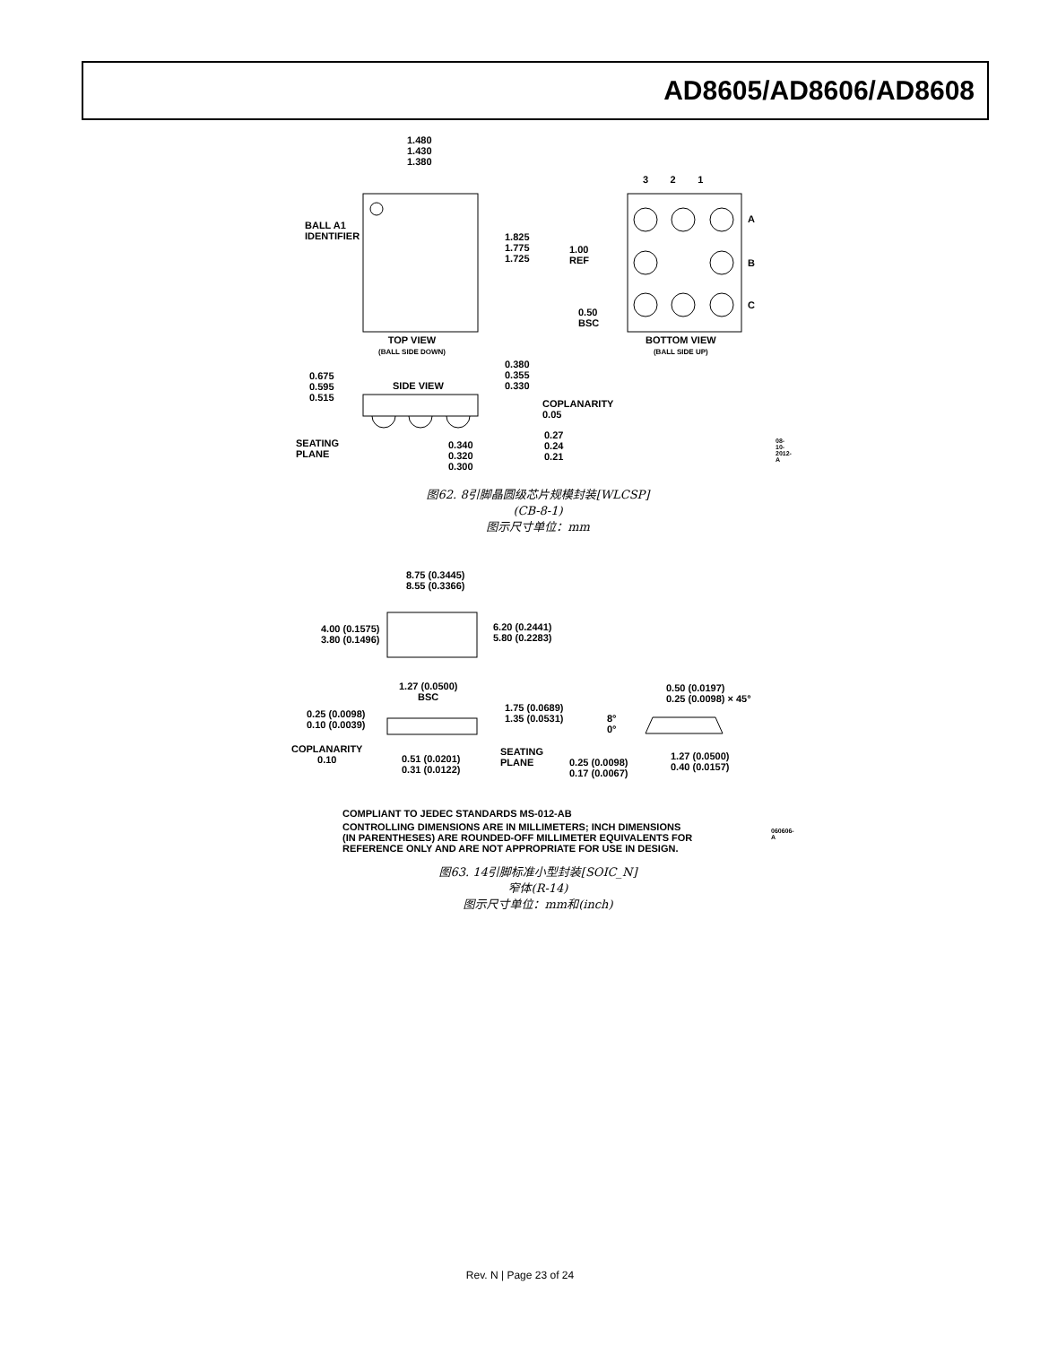AD8605/AD8606/AD8608
1.480
1.430
1.380
BALL A1
IDENTIFIER
1.825
1.775
1.725
1.00
REF
0.50
BSC
3 2 1
A
B
C
TOP VIEW
(BALL SIDE DOWN)
BOTTOM VIEW
(BALL SIDE UP)
0.675
0.595
0.515
SIDE VIEW
0.380
0.355
0.330
COPLANARITY
0.05
SEATING
PLANE
0.340
0.320
0.300
0.27
0.24
0.21
08-10-2012-A
图62. 8引脚晶圆级芯片规模封装[WLCSP]
(CB-8-1)
图示尺寸单位：mm
8.75 (0.3445)
8.55 (0.3366)
4.00 (0.1575)
3.80 (0.1496)
6.20 (0.2441)
5.80 (0.2283)
1.27 (0.0500)
BSC
0.25 (0.0098)
0.10 (0.0039)
1.75 (0.0689)
1.35 (0.0531)
0.50 (0.0197)
0.25 (0.0098) × 45°
8°
0°
COPLANARITY
0.10
0.51 (0.0201)
0.31 (0.0122)
SEATING
PLANE
0.25 (0.0098)
0.17 (0.0067)
1.27 (0.0500)
0.40 (0.0157)
COMPLIANT TO JEDEC STANDARDS MS-012-AB
CONTROLLING DIMENSIONS ARE IN MILLIMETERS; INCH DIMENSIONS
(IN PARENTHESES) ARE ROUNDED-OFF MILLIMETER EQUIVALENTS FOR
REFERENCE ONLY AND ARE NOT APPROPRIATE FOR USE IN DESIGN.
060606-A
图63. 14引脚标准小型封装[SOIC_N]
窄体(R-14)
图示尺寸单位：mm和(inch)
Rev. N | Page 23 of 24